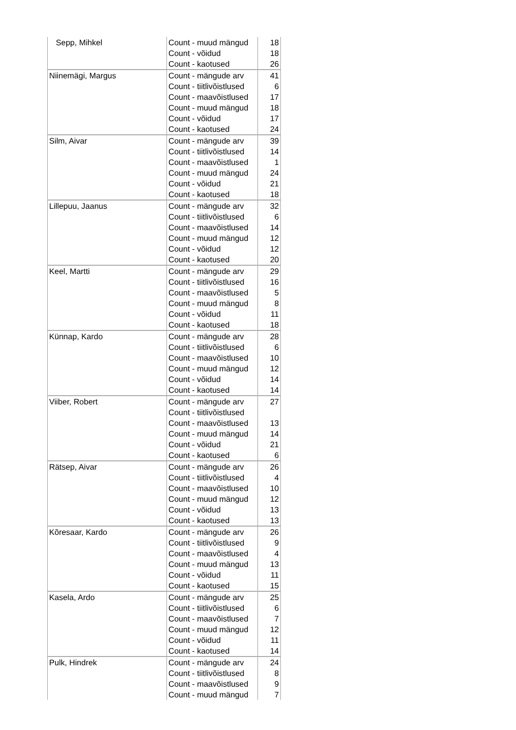| Sepp, Mihkel | Count - muud mängud | 18 |
| | Count - võidud | 18 |
| | Count - kaotused | 26 |
| Niinemägi, Margus | Count - mängude arv | 41 |
| | Count - tiitlivõistlused | 6 |
| | Count - maavõistlused | 17 |
| | Count - muud mängud | 18 |
| | Count - võidud | 17 |
| | Count - kaotused | 24 |
| Silm, Aivar | Count - mängude arv | 39 |
| | Count - tiitlivõistlused | 14 |
| | Count - maavõistlused | 1 |
| | Count - muud mängud | 24 |
| | Count - võidud | 21 |
| | Count - kaotused | 18 |
| Lillepuu, Jaanus | Count - mängude arv | 32 |
| | Count - tiitlivõistlused | 6 |
| | Count - maavõistlused | 14 |
| | Count - muud mängud | 12 |
| | Count - võidud | 12 |
| | Count - kaotused | 20 |
| Keel, Martti | Count - mängude arv | 29 |
| | Count - tiitlivõistlused | 16 |
| | Count - maavõistlused | 5 |
| | Count - muud mängud | 8 |
| | Count - võidud | 11 |
| | Count - kaotused | 18 |
| Künnap, Kardo | Count - mängude arv | 28 |
| | Count - tiitlivõistlused | 6 |
| | Count - maavõistlused | 10 |
| | Count - muud mängud | 12 |
| | Count - võidud | 14 |
| | Count - kaotused | 14 |
| Viiber, Robert | Count - mängude arv | 27 |
| | Count - tiitlivõistlused | |
| | Count - maavõistlused | 13 |
| | Count - muud mängud | 14 |
| | Count - võidud | 21 |
| | Count - kaotused | 6 |
| Rätsep, Aivar | Count - mängude arv | 26 |
| | Count - tiitlivõistlused | 4 |
| | Count - maavõistlused | 10 |
| | Count - muud mängud | 12 |
| | Count - võidud | 13 |
| | Count - kaotused | 13 |
| Kõresaar, Kardo | Count - mängude arv | 26 |
| | Count - tiitlivõistlused | 9 |
| | Count - maavõistlused | 4 |
| | Count - muud mängud | 13 |
| | Count - võidud | 11 |
| | Count - kaotused | 15 |
| Kasela, Ardo | Count - mängude arv | 25 |
| | Count - tiitlivõistlused | 6 |
| | Count - maavõistlused | 7 |
| | Count - muud mängud | 12 |
| | Count - võidud | 11 |
| | Count - kaotused | 14 |
| Pulk, Hindrek | Count - mängude arv | 24 |
| | Count - tiitlivõistlused | 8 |
| | Count - maavõistlused | 9 |
| | Count - muud mängud | 7 |